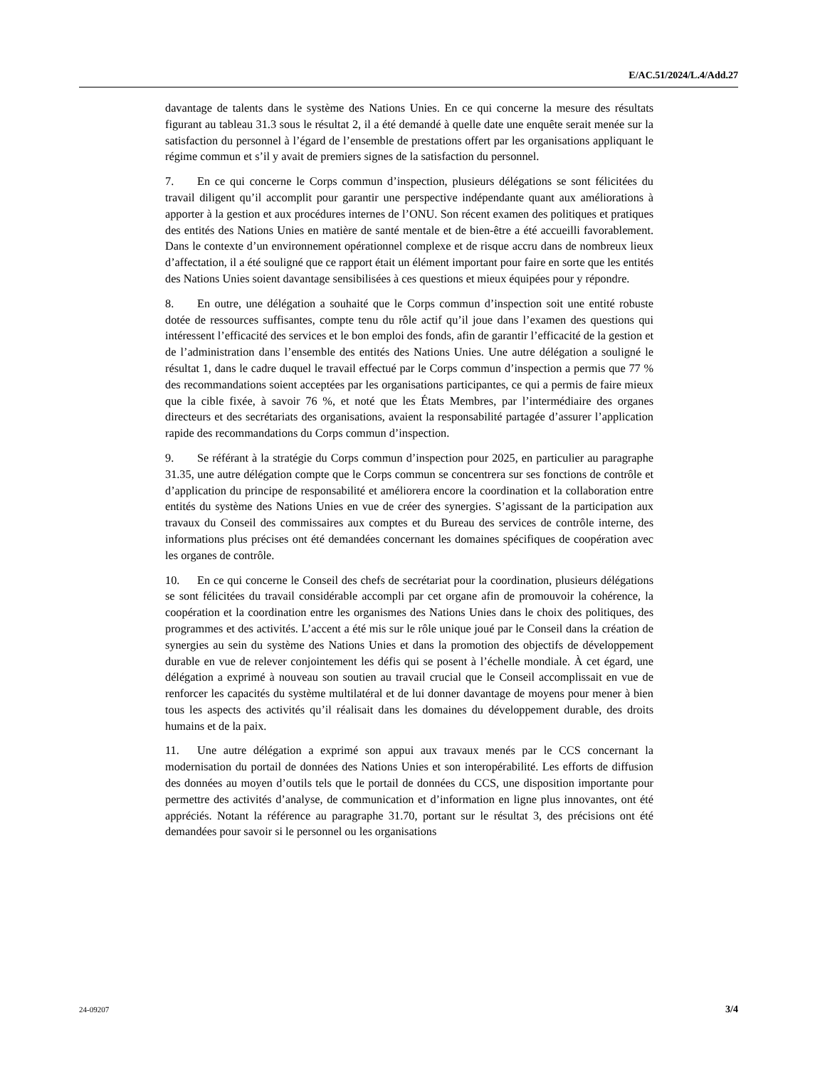E/AC.51/2024/L.4/Add.27
davantage de talents dans le système des Nations Unies. En ce qui concerne la mesure des résultats figurant au tableau 31.3 sous le résultat 2, il a été demandé à quelle date une enquête serait menée sur la satisfaction du personnel à l’égard de l’ensemble de prestations offert par les organisations appliquant le régime commun et s’il y avait de premiers signes de la satisfaction du personnel.
7. En ce qui concerne le Corps commun d’inspection, plusieurs délégations se sont félicitées du travail diligent qu’il accomplit pour garantir une perspective indépendante quant aux améliorations à apporter à la gestion et aux procédures internes de l’ONU. Son récent examen des politiques et pratiques des entités des Nations Unies en matière de santé mentale et de bien-être a été accueilli favorablement. Dans le contexte d’un environnement opérationnel complexe et de risque accru dans de nombreux lieux d’affectation, il a été souligné que ce rapport était un élément important pour faire en sorte que les entités des Nations Unies soient davantage sensibilisées à ces questions et mieux équipées pour y répondre.
8. En outre, une délégation a souhaité que le Corps commun d’inspection soit une entité robuste dotée de ressources suffisantes, compte tenu du rôle actif qu’il joue dans l’examen des questions qui intéressent l’efficacité des services et le bon emploi des fonds, afin de garantir l’efficacité de la gestion et de l’administration dans l’ensemble des entités des Nations Unies. Une autre délégation a souligné le résultat 1, dans le cadre duquel le travail effectué par le Corps commun d’inspection a permis que 77 % des recommandations soient acceptées par les organisations participantes, ce qui a permis de faire mieux que la cible fixée, à savoir 76 %, et noté que les États Membres, par l’intermédiaire des organes directeurs et des secrétariats des organisations, avaient la responsabilité partagée d’assurer l’application rapide des recommandations du Corps commun d’inspection.
9. Se référant à la stratégie du Corps commun d’inspection pour 2025, en particulier au paragraphe 31.35, une autre délégation compte que le Corps commun se concentrera sur ses fonctions de contrôle et d’application du principe de responsabilité et améliorera encore la coordination et la collaboration entre entités du système des Nations Unies en vue de créer des synergies. S’agissant de la participation aux travaux du Conseil des commissaires aux comptes et du Bureau des services de contrôle interne, des informations plus précises ont été demandées concernant les domaines spécifiques de coopération avec les organes de contrôle.
10. En ce qui concerne le Conseil des chefs de secrétariat pour la coordination, plusieurs délégations se sont félicitées du travail considérable accompli par cet organe afin de promouvoir la cohérence, la coopération et la coordination entre les organismes des Nations Unies dans le choix des politiques, des programmes et des activités. L’accent a été mis sur le rôle unique joué par le Conseil dans la création de synergies au sein du système des Nations Unies et dans la promotion des objectifs de développement durable en vue de relever conjointement les défis qui se posent à l’échelle mondiale. À cet égard, une délégation a exprimé à nouveau son soutien au travail crucial que le Conseil accomplissait en vue de renforcer les capacités du système multilatéral et de lui donner davantage de moyens pour mener à bien tous les aspects des activités qu’il réalisait dans les domaines du développement durable, des droits humains et de la paix.
11. Une autre délégation a exprimé son appui aux travaux menés par le CCS concernant la modernisation du portail de données des Nations Unies et son interopérabilité. Les efforts de diffusion des données au moyen d’outils tels que le portail de données du CCS, une disposition importante pour permettre des activités d’analyse, de communication et d’information en ligne plus innovantes, ont été appréciés. Notant la référence au paragraphe 31.70, portant sur le résultat 3, des précisions ont été demandées pour savoir si le personnel ou les organisations
24-09207 3/4